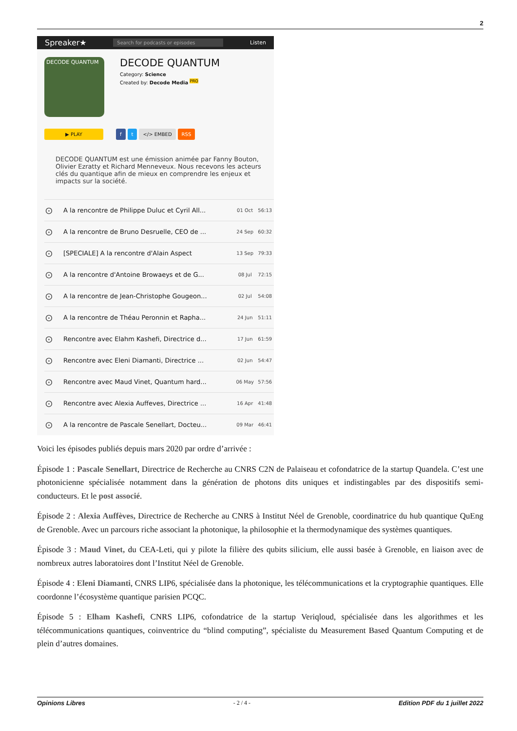2
Spreaker★ Search for podcasts or episodes Listen
DECODE QUANTUM
DECODE QUANTUM
Category: Science
Created by: Decode Media <sup>PRO</sup>
▶ PLAY f t </> EMBED RSS
DECODE QUANTUM est une émission animée par Fanny Bouton, Olivier Ezratty et Richard Menneveux. Nous recevons les acteurs clés du quantique afin de mieux en comprendre les enjeux et impacts sur la société.
| ⊙ | A la rencontre de Philippe Duluc et Cyril All... | 01 Oct | 56:13 |
| ⊙ | A la rencontre de Bruno Desruelle, CEO de ... | 24 Sep | 60:32 |
| ⊙ | [SPECIALE] A la rencontre d'Alain Aspect | 13 Sep | 79:33 |
| ⊙ | A la rencontre d'Antoine Browaeys et de G... | 08 Jul | 72:15 |
| ⊙ | A la rencontre de Jean-Christophe Gougeon... | 02 Jul | 54:08 |
| ⊙ | A la rencontre de Théau Peronnin et Rapha... | 24 Jun | 51:11 |
| ⊙ | Rencontre avec Elahm Kashefi, Directrice d... | 17 Jun | 61:59 |
| ⊙ | Rencontre avec Eleni Diamanti, Directrice ... | 02 Jun | 54:47 |
| ⊙ | Rencontre avec Maud Vinet, Quantum hard... | 06 May | 57:56 |
| ⊙ | Rencontre avec Alexia Auffeves, Directrice ... | 16 Apr | 41:48 |
| ⊙ | A la rencontre de Pascale Senellart, Docteu... | 09 Mar | 46:41 |
Voici les épisodes publiés depuis mars 2020 par ordre d’arrivée :
Épisode 1 : Pascale Senellart, Directrice de Recherche au CNRS C2N de Palaiseau et cofondatrice de la startup Quandela. C’est une photonicienne spécialisée notamment dans la génération de photons dits uniques et indistingables par des dispositifs semi-conducteurs. Et le post associé.
Épisode 2 : Alexia Auffèves, Directrice de Recherche au CNRS à Institut Néel de Grenoble, coordinatrice du hub quantique QuEng de Grenoble. Avec un parcours riche associant la photonique, la philosophie et la thermodynamique des systèmes quantiques.
Épisode 3 : Maud Vinet, du CEA-Leti, qui y pilote la filière des qubits silicium, elle aussi basée à Grenoble, en liaison avec de nombreux autres laboratoires dont l’Institut Néel de Grenoble.
Épisode 4 : Eleni Diamanti, CNRS LIP6, spécialisée dans la photonique, les télécommunications et la cryptographie quantiques. Elle coordonne l’écosystème quantique parisien PCQC.
Épisode 5 : Elham Kashefi, CNRS LIP6, cofondatrice de la startup Veriqloud, spécialisée dans les algorithmes et les télécommunications quantiques, coinventrice du “blind computing”, spécialiste du Measurement Based Quantum Computing et de plein d’autres domaines.
Opinions Libres - 2 / 4 - Edition PDF du 1 juillet 2022